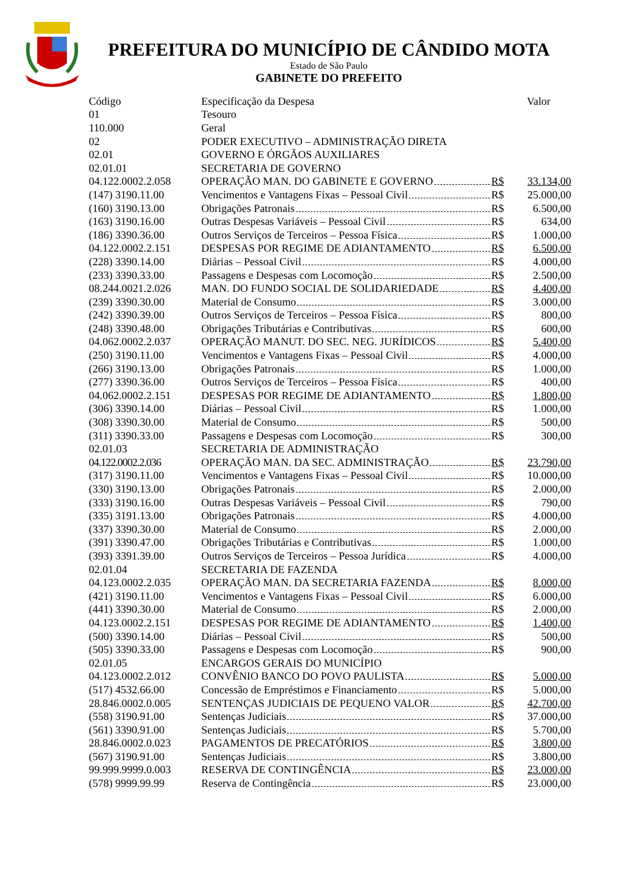PREFEITURA DO MUNICÍPIO DE CÂNDIDO MOTA
Estado de São Paulo
GABINETE DO PREFEITO
| Código | Especificação da Despesa | Valor | |
| --- | --- | --- | --- |
| 01 | Tesouro | | |
| 110.000 | Geral | | |
| 02 | PODER EXECUTIVO – ADMINISTRAÇÃO DIRETA | | |
| 02.01 | GOVERNO E ÓRGÃOS AUXILIARES | | |
| 02.01.01 | SECRETARIA DE GOVERNO | | |
| 04.122.0002.2.058 | OPERAÇÃO MAN. DO GABINETE E GOVERNO | R$ | 33.134,00 |
| (147) 3190.11.00 | Vencimentos e Vantagens Fixas – Pessoal Civil | R$ | 25.000,00 |
| (160) 3190.13.00 | Obrigações Patronais | R$ | 6.500,00 |
| (163) 3190.16.00 | Outras Despesas Variáveis – Pessoal Civil | R$ | 634,00 |
| (186) 3390.36.00 | Outros Serviços de Terceiros – Pessoa Física | R$ | 1.000,00 |
| 04.122.0002.2.151 | DESPESAS POR REGIME DE ADIANTAMENTO | R$ | 6.500,00 |
| (228) 3390.14.00 | Diárias – Pessoal Civil | R$ | 4.000,00 |
| (233) 3390.33.00 | Passagens e Despesas com Locomoção | R$ | 2.500,00 |
| 08.244.0021.2.026 | MAN. DO FUNDO SOCIAL DE SOLIDARIEDADE | R$ | 4.400,00 |
| (239) 3390.30.00 | Material de Consumo | R$ | 3.000,00 |
| (242) 3390.39.00 | Outros Serviços de Terceiros – Pessoa Física | R$ | 800,00 |
| (248) 3390.48.00 | Obrigações Tributárias e Contributivas | R$ | 600,00 |
| 04.062.0002.2.037 | OPERAÇÃO MANUT. DO SEC. NEG. JURÍDICOS | R$ | 5.400,00 |
| (250) 3190.11.00 | Vencimentos e Vantagens Fixas – Pessoal Civil | R$ | 4.000,00 |
| (266) 3190.13.00 | Obrigações Patronais | R$ | 1.000,00 |
| (277) 3390.36.00 | Outros Serviços de Terceiros – Pessoa Física | R$ | 400,00 |
| 04.062.0002.2.151 | DESPESAS POR REGIME DE ADIANTAMENTO | R$ | 1.800,00 |
| (306) 3390.14.00 | Diárias – Pessoal Civil | R$ | 1.000,00 |
| (308) 3390.30.00 | Material de Consumo | R$ | 500,00 |
| (311) 3390.33.00 | Passagens e Despesas com Locomoção | R$ | 300,00 |
| 02.01.03 | SECRETARIA DE ADMINISTRAÇÃO | | |
| 04.122.0002.2.036 | OPERAÇÃO MAN. DA SEC. ADMINISTRAÇÃO | R$ | 23.790,00 |
| (317) 3190.11.00 | Vencimentos e Vantagens Fixas – Pessoal Civil | R$ | 10.000,00 |
| (330) 3190.13.00 | Obrigações Patronais | R$ | 2.000,00 |
| (333) 3190.16.00 | Outras Despesas Variáveis – Pessoal Civil | R$ | 790,00 |
| (335) 3191.13.00 | Obrigações Patronais | R$ | 4.000,00 |
| (337) 3390.30.00 | Material de Consumo | R$ | 2.000,00 |
| (391) 3390.47.00 | Obrigações Tributárias e Contributivas | R$ | 1.000,00 |
| (393) 3391.39.00 | Outros Serviços de Terceiros – Pessoa Jurídica | R$ | 4.000,00 |
| 02.01.04 | SECRETARIA DE FAZENDA | | |
| 04.123.0002.2.035 | OPERAÇÃO MAN. DA SECRETARIA FAZENDA | R$ | 8.000,00 |
| (421) 3190.11.00 | Vencimentos e Vantagens Fixas – Pessoal Civil | R$ | 6.000,00 |
| (441) 3390.30.00 | Material de Consumo | R$ | 2.000,00 |
| 04.123.0002.2.151 | DESPESAS POR REGIME DE ADIANTAMENTO | R$ | 1.400,00 |
| (500) 3390.14.00 | Diárias – Pessoal Civil | R$ | 500,00 |
| (505) 3390.33.00 | Passagens e Despesas com Locomoção | R$ | 900,00 |
| 02.01.05 | ENCARGOS GERAIS DO MUNICÍPIO | | |
| 04.123.0002.2.012 | CONVÊNIO BANCO DO POVO PAULISTA | R$ | 5.000,00 |
| (517) 4532.66.00 | Concessão de Empréstimos e Financiamento | R$ | 5.000,00 |
| 28.846.0002.0.005 | SENTENÇAS JUDICIAIS DE PEQUENO VALOR | R$ | 42.700,00 |
| (558) 3190.91.00 | Sentenças Judiciais | R$ | 37.000,00 |
| (561) 3390.91.00 | Sentenças Judiciais | R$ | 5.700,00 |
| 28.846.0002.0.023 | PAGAMENTOS DE PRECATÓRIOS | R$ | 3.800,00 |
| (567) 3190.91.00 | Sentenças Judiciais | R$ | 3.800,00 |
| 99.999.9999.0.003 | RESERVA DE CONTINGÊNCIA | R$ | 23.000,00 |
| (578) 9999.99.99 | Reserva de Contingência | R$ | 23.000,00 |